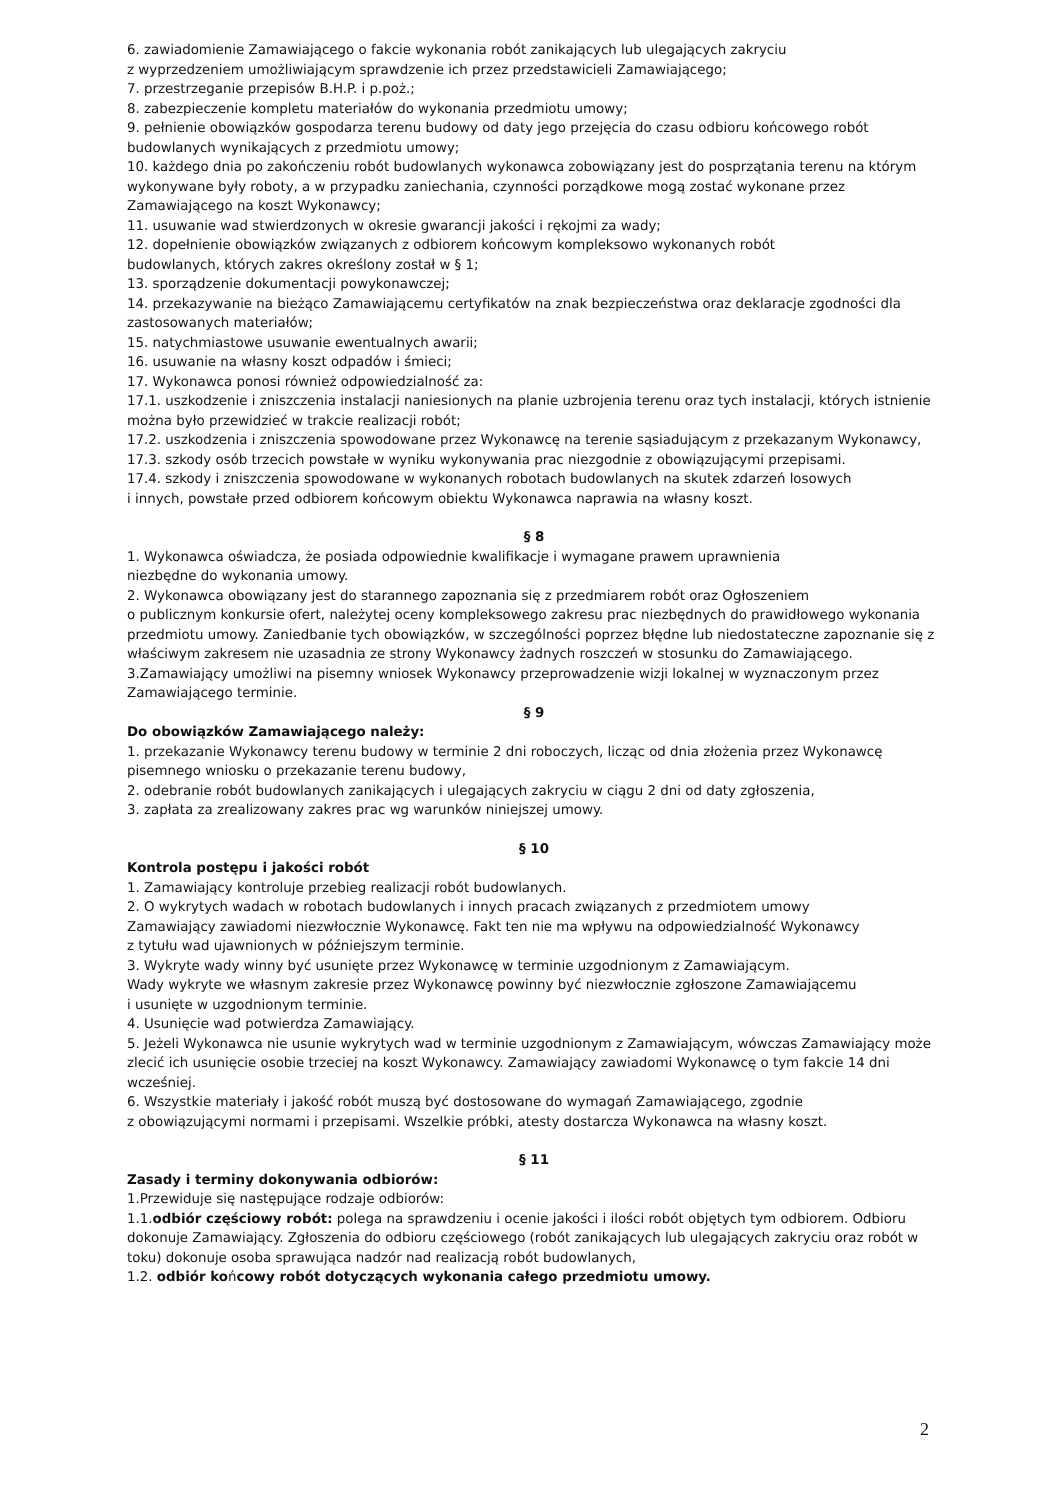6. zawiadomienie Zamawiającego o fakcie wykonania robót zanikających lub ulegających zakryciu
z wyprzedzeniem umożliwiającym sprawdzenie ich przez przedstawicieli Zamawiającego;
7. przestrzeganie przepisów B.H.P. i p.poż.;
8. zabezpieczenie kompletu materiałów do wykonania przedmiotu umowy;
9. pełnienie obowiązków gospodarza terenu budowy od daty jego przejęcia do czasu odbioru końcowego robót budowlanych wynikających z przedmiotu umowy;
10. każdego dnia po zakończeniu robót budowlanych wykonawca zobowiązany jest do posprzątania terenu na którym wykonywane były roboty, a w przypadku zaniechania, czynności porządkowe mogą zostać wykonane przez Zamawiającego na koszt Wykonawcy;
11. usuwanie wad stwierdzonych w okresie gwarancji jakości i rękojmi za wady;
12. dopełnienie obowiązków związanych z odbiorem końcowym kompleksowo wykonanych robót
budowlanych, których zakres określony został w § 1;
13. sporządzenie dokumentacji powykonawczej;
14. przekazywanie na bieżąco Zamawiającemu certyfikatów na znak bezpieczeństwa oraz deklaracje zgodności dla zastosowanych materiałów;
15. natychmiastowe usuwanie ewentualnych awarii;
16. usuwanie na własny koszt odpadów i śmieci;
17. Wykonawca ponosi również odpowiedzialność za:
17.1. uszkodzenie i zniszczenia instalacji naniesionych na planie uzbrojenia terenu oraz tych instalacji, których istnienie można było przewidzieć w trakcie realizacji robót;
17.2. uszkodzenia i zniszczenia spowodowane przez Wykonawcę na terenie sąsiadującym z przekazanym Wykonawcy,
17.3. szkody osób trzecich powstałe w wyniku wykonywania prac niezgodnie z obowiązującymi przepisami.
17.4. szkody i zniszczenia spowodowane w wykonanych robotach budowlanych na skutek zdarzeń losowych
i innych, powstałe przed odbiorem końcowym obiektu Wykonawca naprawia na własny koszt.
§ 8
1. Wykonawca oświadcza, że posiada odpowiednie kwalifikacje i wymagane prawem uprawnienia
niezbędne do wykonania umowy.
2. Wykonawca obowiązany jest do starannego zapoznania się z przedmiarem robót oraz Ogłoszeniem
o publicznym konkursie ofert, należytej oceny kompleksowego zakresu prac niezbędnych do prawidłowego wykonania przedmiotu umowy. Zaniedbanie tych obowiązków, w szczególności poprzez błędne lub niedostateczne zapoznanie się z właściwym zakresem nie uzasadnia ze strony Wykonawcy żadnych roszczeń w stosunku do Zamawiającego.
3.Zamawiający umożliwi na pisemny wniosek Wykonawcy przeprowadzenie wizji lokalnej w wyznaczonym przez Zamawiającego terminie.
§ 9
Do obowiązków Zamawiającego należy:
1. przekazanie Wykonawcy terenu budowy w terminie 2 dni roboczych, licząc od dnia złożenia przez Wykonawcę pisemnego wniosku o przekazanie terenu budowy,
2. odebranie robót budowlanych zanikających i ulegających zakryciu w ciągu 2 dni od daty zgłoszenia,
3. zapłata za zrealizowany zakres prac wg warunków niniejszej umowy.
§ 10
Kontrola postępu i jakości robót
1. Zamawiający kontroluje przebieg realizacji robót budowlanych.
2. O wykrytych wadach w robotach budowlanych i innych pracach związanych z przedmiotem umowy
Zamawiający zawiadomi niezwłocznie Wykonawcę. Fakt ten nie ma wpływu na odpowiedzialność Wykonawcy
z tytułu wad ujawnionych w późniejszym terminie.
3. Wykryte wady winny być usunięte przez Wykonawcę w terminie uzgodnionym z Zamawiającym.
Wady wykryte we własnym zakresie przez Wykonawcę powinny być niezwłocznie zgłoszone Zamawiającemu
i usunięte w uzgodnionym terminie.
4. Usunięcie wad potwierdza Zamawiający.
5. Jeżeli Wykonawca nie usunie wykrytych wad w terminie uzgodnionym z Zamawiającym, wówczas Zamawiający może zlecić ich usunięcie osobie trzeciej na koszt Wykonawcy. Zamawiający zawiadomi Wykonawcę o tym fakcie 14 dni wcześniej.
6. Wszystkie materiały i jakość robót muszą być dostosowane do wymagań Zamawiającego, zgodnie
z obowiązującymi normami i przepisami. Wszelkie próbki, atesty dostarcza Wykonawca na własny koszt.
§ 11
Zasady i terminy dokonywania odbiorów:
1.Przewiduje się następujące rodzaje odbiorów:
1.1.odbiór częściowy robót: polega na sprawdzeniu i ocenie jakości i ilości robót objętych tym odbiorem. Odbioru dokonuje Zamawiający. Zgłoszenia do odbioru częściowego (robót zanikających lub ulegających zakryciu oraz robót w toku) dokonuje osoba sprawująca nadzór nad realizacją robót budowlanych,
1.2. odbiór końcowy robót dotyczących wykonania całego przedmiotu umowy.
2